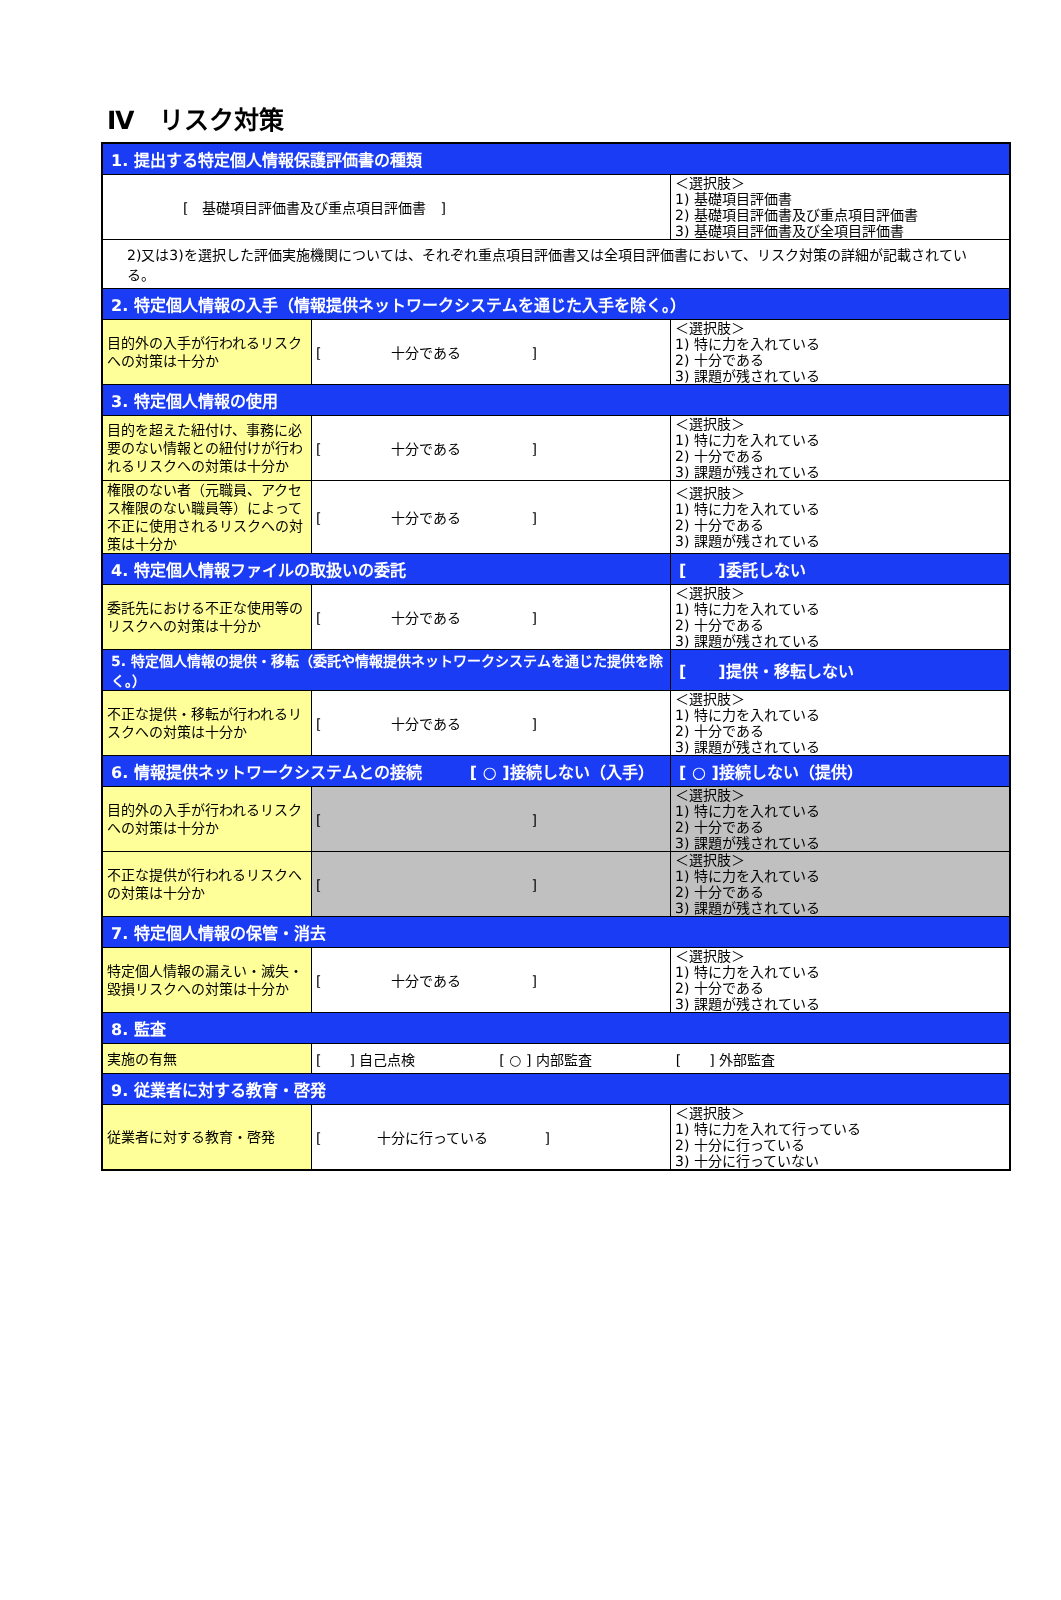Ⅳ　リスク対策
| 1. 提出する特定個人情報保護評価書の種類 | | |
| [ 基礎項目評価書及び重点項目評価書 ] | | ＜選択肢＞ 1) 基礎項目評価書 2) 基礎項目評価書及び重点項目評価書 3) 基礎項目評価書及び全項目評価書 |
| 2)又は3)を選択した評価実施機関については、それぞれ重点項目評価書又は全項目評価書において、リスク対策の詳細が記載されている。 | | |
| 2. 特定個人情報の入手（情報提供ネットワークシステムを通じた入手を除く。） | | |
| 目的外の入手が行われるリスクへの対策は十分か | [ 十分である ] | ＜選択肢＞ 1) 特に力を入れている 2) 十分である 3) 課題が残されている |
| 3. 特定個人情報の使用 | | |
| 目的を超えた紐付け、事務に必要のない情報との紐付けが行われるリスクへの対策は十分か | [ 十分である ] | ＜選択肢＞ 1) 特に力を入れている 2) 十分である 3) 課題が残されている |
| 権限のない者（元職員、アクセス権限のない職員等）によって不正に使用されるリスクへの対策は十分か | [ 十分である ] | ＜選択肢＞ 1) 特に力を入れている 2) 十分である 3) 課題が残されている |
| 4. 特定個人情報ファイルの取扱いの委託 | | [ ]委託しない |
| 委託先における不正な使用等のリスクへの対策は十分か | [ 十分である ] | ＜選択肢＞ 1) 特に力を入れている 2) 十分である 3) 課題が残されている |
| 5. 特定個人情報の提供・移転（委託や情報提供ネットワークシステムを通じた提供を除く。） | | [ ]提供・移転しない |
| 不正な提供・移転が行われるリスクへの対策は十分か | [ 十分である ] | ＜選択肢＞ 1) 特に力を入れている 2) 十分である 3) 課題が残されている |
| 6. 情報提供ネットワークシステムとの接続 [ ○ ]接続しない（入手） | | [ ○ ]接続しない（提供） |
| 目的外の入手が行われるリスクへの対策は十分か | [ ] | ＜選択肢＞ 1) 特に力を入れている 2) 十分である 3) 課題が残されている |
| 不正な提供が行われるリスクへの対策は十分か | [ ] | ＜選択肢＞ 1) 特に力を入れている 2) 十分である 3) 課題が残されている |
| 7. 特定個人情報の保管・消去 | | |
| 特定個人情報の漏えい・滅失・毀損リスクへの対策は十分か | [ 十分である ] | ＜選択肢＞ 1) 特に力を入れている 2) 十分である 3) 課題が残されている |
| 8. 監査 | | |
| 実施の有無 | [ ] 自己点検 [ ○ ] 内部監査 [ ] 外部監査 | |
| 9. 従業者に対する教育・啓発 | | |
| 従業者に対する教育・啓発 | [ 十分に行っている ] | ＜選択肢＞ 1) 特に力を入れて行っている 2) 十分に行っている 3) 十分に行っていない |